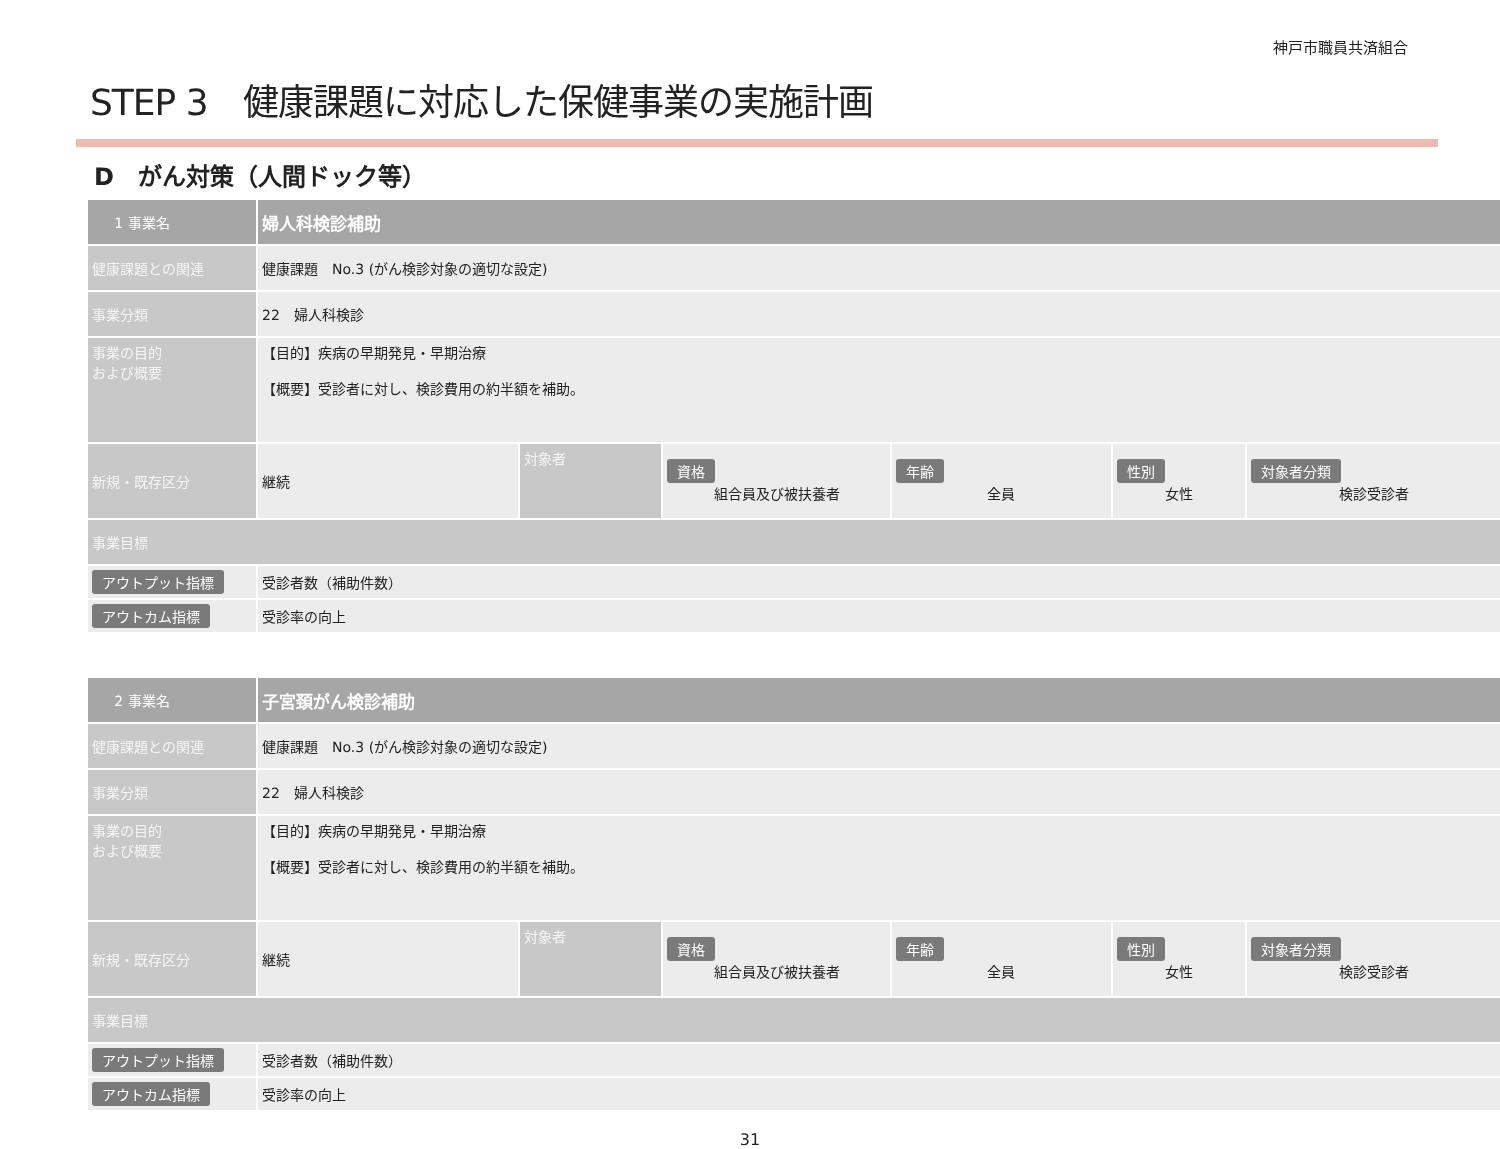神戸市職員共済組合
STEP 3　健康課題に対応した保健事業の実施計画
D　がん対策（人間ドック等）
| 1 事業名 | 婦人科検診補助 | | | | | |
| 健康課題との関連 | 健康課題 No.3 (がん検診対象の適切な設定) | | | | | |
| 事業分類 | 22 婦人科検診 | | | | | |
| 事業の目的 および概要 | 【目的】疾病の早期発見・早期治療 【概要】受診者に対し、検診費用の約半額を補助。 | | | | | |
| 新規・既存区分 | 継続 | 対象者 | 資格 組合員及び被扶養者 | 年齢 全員 | 性別 女性 | 対象者分類 検診受診者 |
| 事業目標 | | | | | | |
| アウトプット指標 | 受診者数（補助件数） | | | | | |
| アウトカム指標 | 受診率の向上 | | | | | |
| 2 事業名 | 子宮頚がん検診補助 | | | | | |
| 健康課題との関連 | 健康課題 No.3 (がん検診対象の適切な設定) | | | | | |
| 事業分類 | 22 婦人科検診 | | | | | |
| 事業の目的 および概要 | 【目的】疾病の早期発見・早期治療 【概要】受診者に対し、検診費用の約半額を補助。 | | | | | |
| 新規・既存区分 | 継続 | 対象者 | 資格 組合員及び被扶養者 | 年齢 全員 | 性別 女性 | 対象者分類 検診受診者 |
| 事業目標 | | | | | | |
| アウトプット指標 | 受診者数（補助件数） | | | | | |
| アウトカム指標 | 受診率の向上 | | | | | |
31